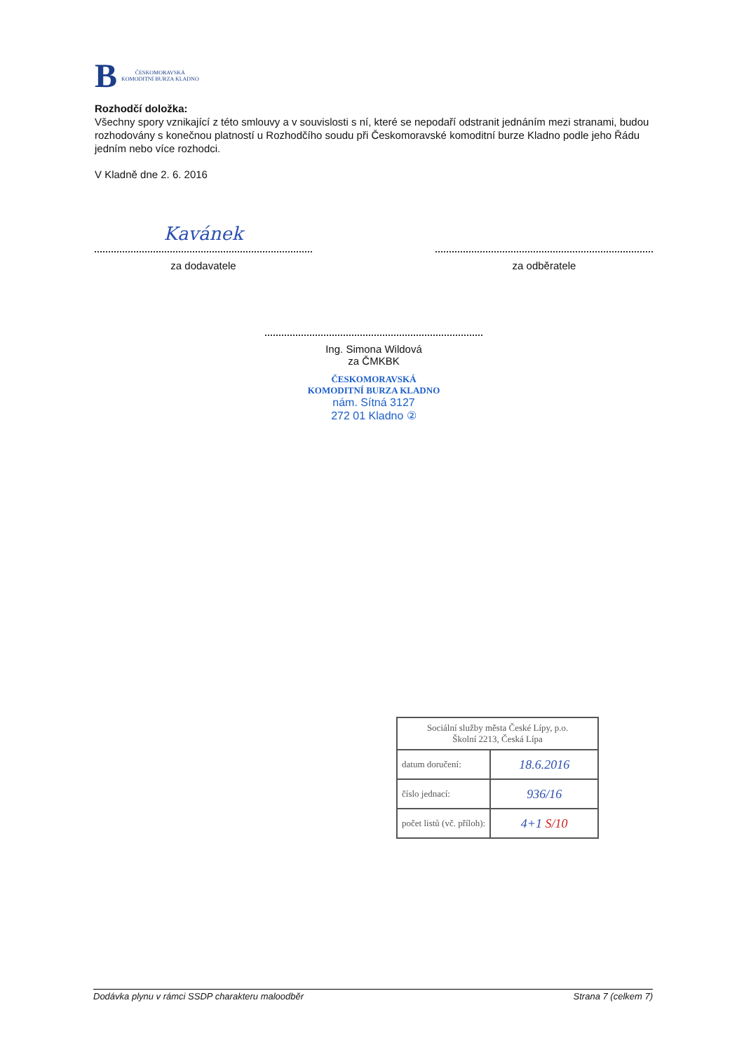B
ČESKOMORAVSKÁ
KOMODITNÍ BURZA KLADNO
Rozhodčí doložka:
Všechny spory vznikající z této smlouvy a v souvislosti s ní, které se nepodaří odstranit jednáním mezi stranami, budou rozhodovány s konečnou platností u Rozhodčího soudu při Českomoravské komoditní burze Kladno podle jeho Řádu jedním nebo více rozhodci.
V Kladně dne 2. 6. 2016
Kavánek
za dodavatele
za odběratele
Ing. Simona Wildová
za ČMKBK
ČESKOMORAVSKÁ
KOMODITNÍ BURZA KLADNO
nám. Sítná 3127
272 01 Kladno ②
| Sociální služby města České Lípy, p.o. Školní 2213, Česká Lípa | |
| --- | --- |
| datum doručení: | 18.6.2016 |
| číslo jednací: | 936/16 |
| počet listů (vč. příloh): | 4+1 S/10 |
Dodávka plynu v rámci SSDP charakteru maloodběr Strana 7 (celkem 7)